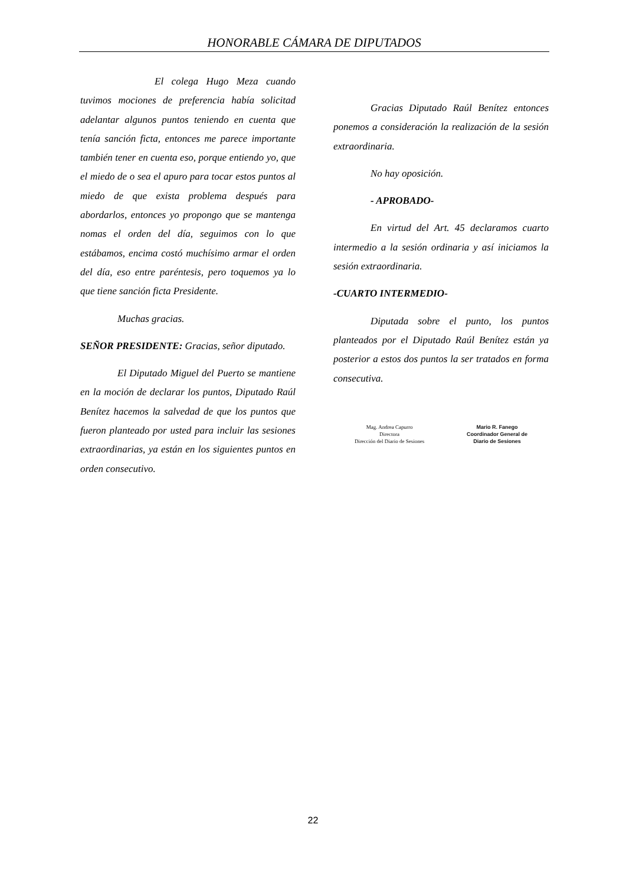HONORABLE CÁMARA DE DIPUTADOS
El colega Hugo Meza cuando tuvimos mociones de preferencia había solicitad adelantar algunos puntos teniendo en cuenta que tenía sanción ficta, entonces me parece importante también tener en cuenta eso, porque entiendo yo, que el miedo de o sea el apuro para tocar estos puntos al miedo de que exista problema después para abordarlos, entonces yo propongo que se mantenga nomas el orden del día, seguimos con lo que estábamos, encima costó muchísimo armar el orden del día, eso entre paréntesis, pero toquemos ya lo que tiene sanción ficta Presidente.
Muchas gracias.
SEÑOR PRESIDENTE: Gracias, señor diputado.
El Diputado Miguel del Puerto se mantiene en la moción de declarar los puntos, Diputado Raúl Benítez hacemos la salvedad de que los puntos que fueron planteado por usted para incluir las sesiones extraordinarias, ya están en los siguientes puntos en orden consecutivo.
Gracias Diputado Raúl Benítez entonces ponemos a consideración la realización de la sesión extraordinaria.
No hay oposición.
- APROBADO-
En virtud del Art. 45 declaramos cuarto intermedio a la sesión ordinaria y así iniciamos la sesión extraordinaria.
-CUARTO INTERMEDIO-
Diputada sobre el punto, los puntos planteados por el Diputado Raúl Benítez están ya posterior a estos dos puntos la ser tratados en forma consecutiva.
Mag. Andrea Capurro
Directora
Dirección del Diario de Sesiones
Mario R. Fanego
Coordinador General de
Diario de Sesiones
22